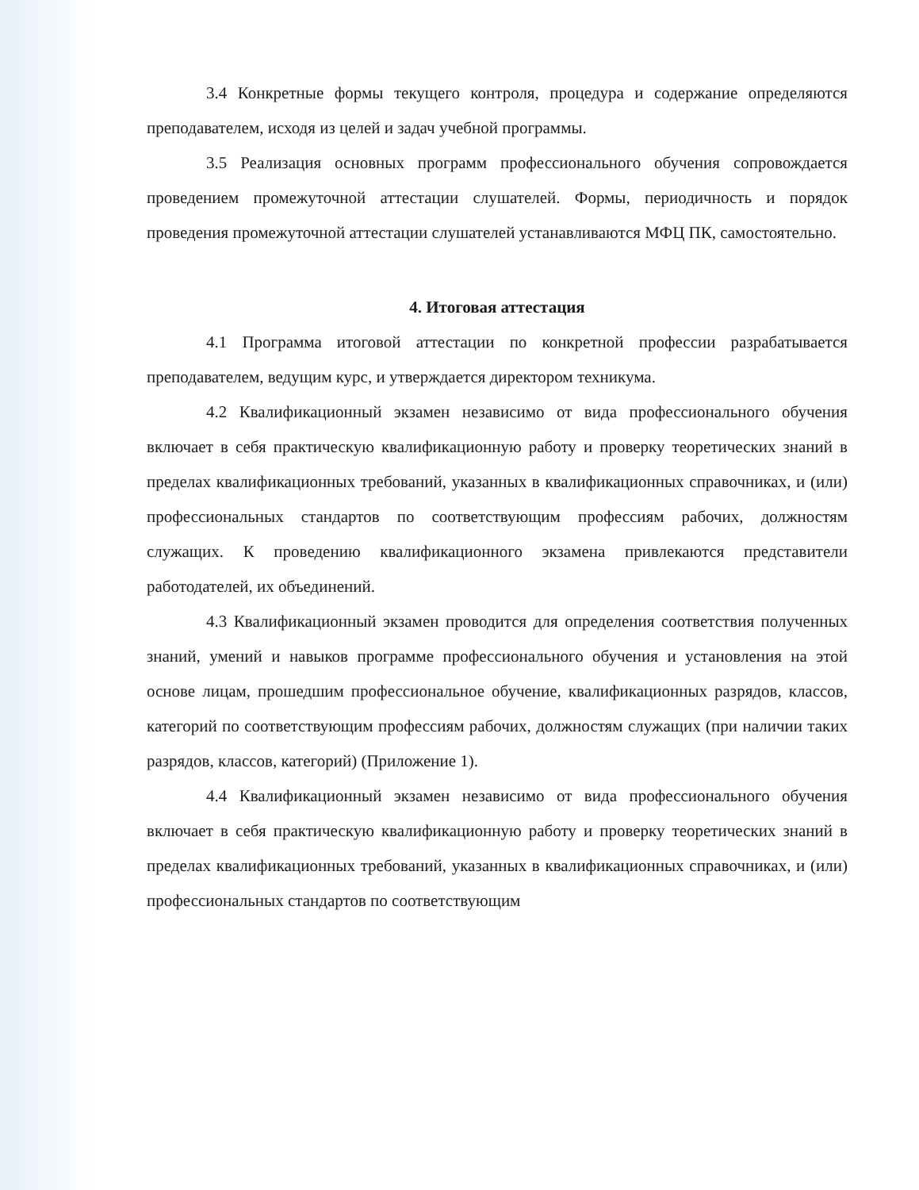3.4 Конкретные формы текущего контроля, процедура и содержание определяются преподавателем, исходя из целей и задач учебной программы.
3.5 Реализация основных программ профессионального обучения сопровождается проведением промежуточной аттестации слушателей. Формы, периодичность и порядок проведения промежуточной аттестации слушателей устанавливаются МФЦ ПК, самостоятельно.
4. Итоговая аттестация
4.1 Программа итоговой аттестации по конкретной профессии разрабатывается преподавателем, ведущим курс, и утверждается директором техникума.
4.2 Квалификационный экзамен независимо от вида профессионального обучения включает в себя практическую квалификационную работу и проверку теоретических знаний в пределах квалификационных требований, указанных в квалификационных справочниках, и (или) профессиональных стандартов по соответствующим профессиям рабочих, должностям служащих. К проведению квалификационного экзамена привлекаются представители работодателей, их объединений.
4.3 Квалификационный экзамен проводится для определения соответствия полученных знаний, умений и навыков программе профессионального обучения и установления на этой основе лицам, прошедшим профессиональное обучение, квалификационных разрядов, классов, категорий по соответствующим профессиям рабочих, должностям служащих (при наличии таких разрядов, классов, категорий) (Приложение 1).
4.4 Квалификационный экзамен независимо от вида профессионального обучения включает в себя практическую квалификационную работу и проверку теоретических знаний в пределах квалификационных требований, указанных в квалификационных справочниках, и (или) профессиональных стандартов по соответствующим